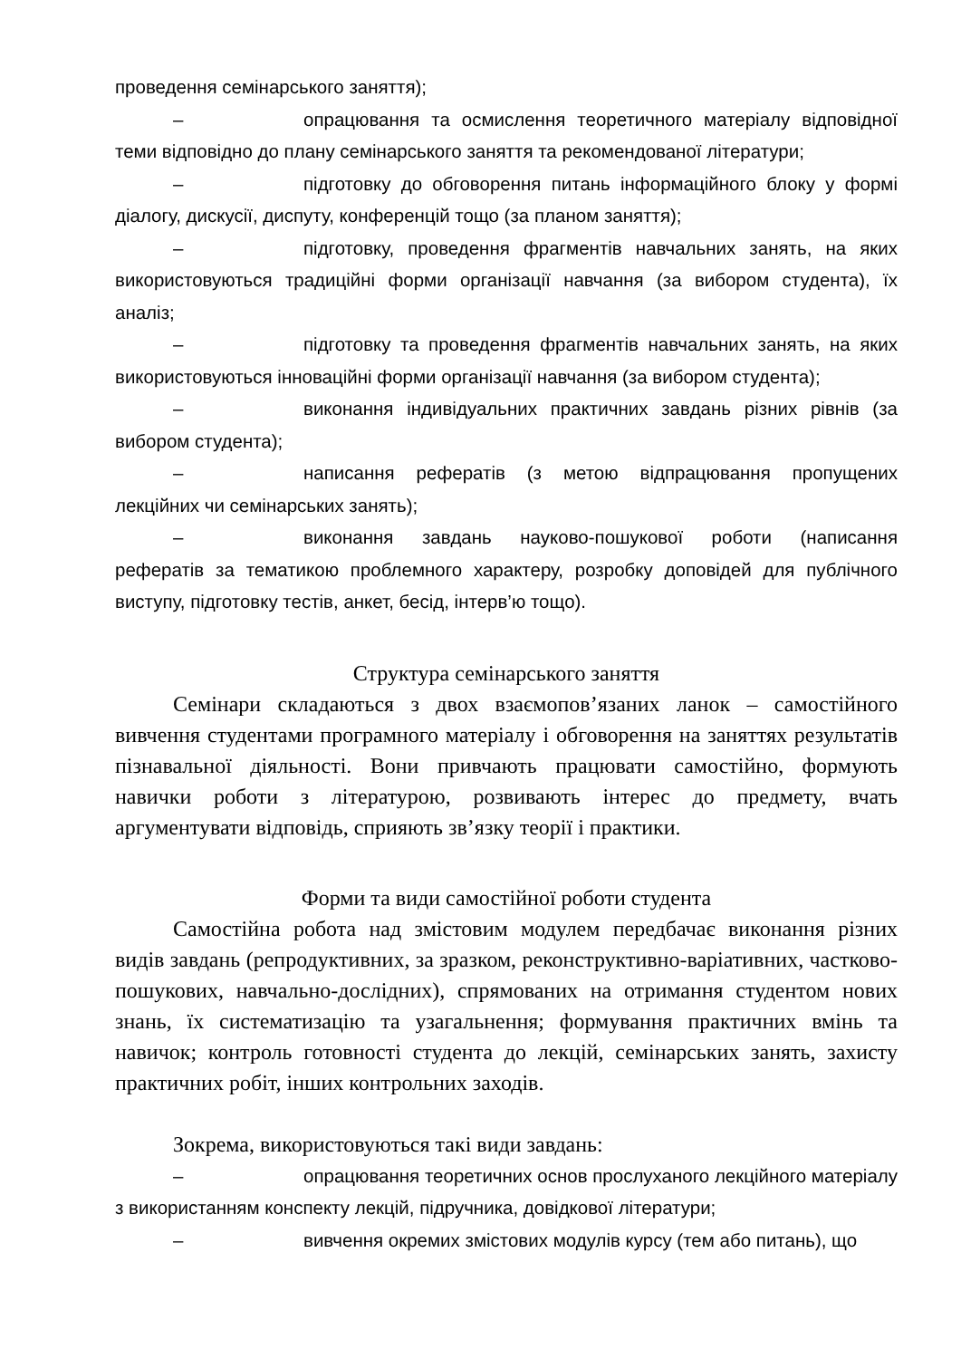проведення семінарського заняття);
– опрацювання та осмислення теоретичного матеріалу відповідної теми відповідно до плану семінарського заняття та рекомендованої літератури;
– підготовку до обговорення питань інформаційного блоку у формі діалогу, дискусії, диспуту, конференцій тощо (за планом заняття);
– підготовку, проведення фрагментів навчальних занять, на яких використовуються традиційні форми організації навчання (за вибором студента), їх аналіз;
– підготовку та проведення фрагментів навчальних занять, на яких використовуються інноваційні форми організації навчання (за вибором студента);
– виконання індивідуальних практичних завдань різних рівнів (за вибором студента);
– написання рефератів (з метою відпрацювання пропущених лекційних чи семінарських занять);
– виконання завдань науково-пошукової роботи (написання рефератів за тематикою проблемного характеру, розробку доповідей для публічного виступу, підготовку тестів, анкет, бесід, інтерв’ю тощо).
Структура семінарського заняття
Семінари складаються з двох взаємопов’язаних ланок – самостійного вивчення студентами програмного матеріалу і обговорення на заняттях результатів пізнавальної діяльності. Вони привчають працювати самостійно, формують навички роботи з літературою, розвивають інтерес до предмету, вчать аргументувати відповідь, сприяють зв’язку теорії і практики.
Форми та види самостійної роботи студента
Самостійна робота над змістовим модулем передбачає виконання різних видів завдань (репродуктивних, за зразком, реконструктивно-варіативних, частково-пошукових, навчально-дослідних), спрямованих на отримання студентом нових знань, їх систематизацію та узагальнення; формування практичних вмінь та навичок; контроль готовності студента до лекцій, семінарських занять, захисту практичних робіт, інших контрольних заходів.
Зокрема, використовуються такі види завдань:
– опрацювання теоретичних основ прослуханого лекційного матеріалу з використанням конспекту лекцій, підручника, довідкової літератури;
– вивчення окремих змістових модулів курсу (тем або питань), що